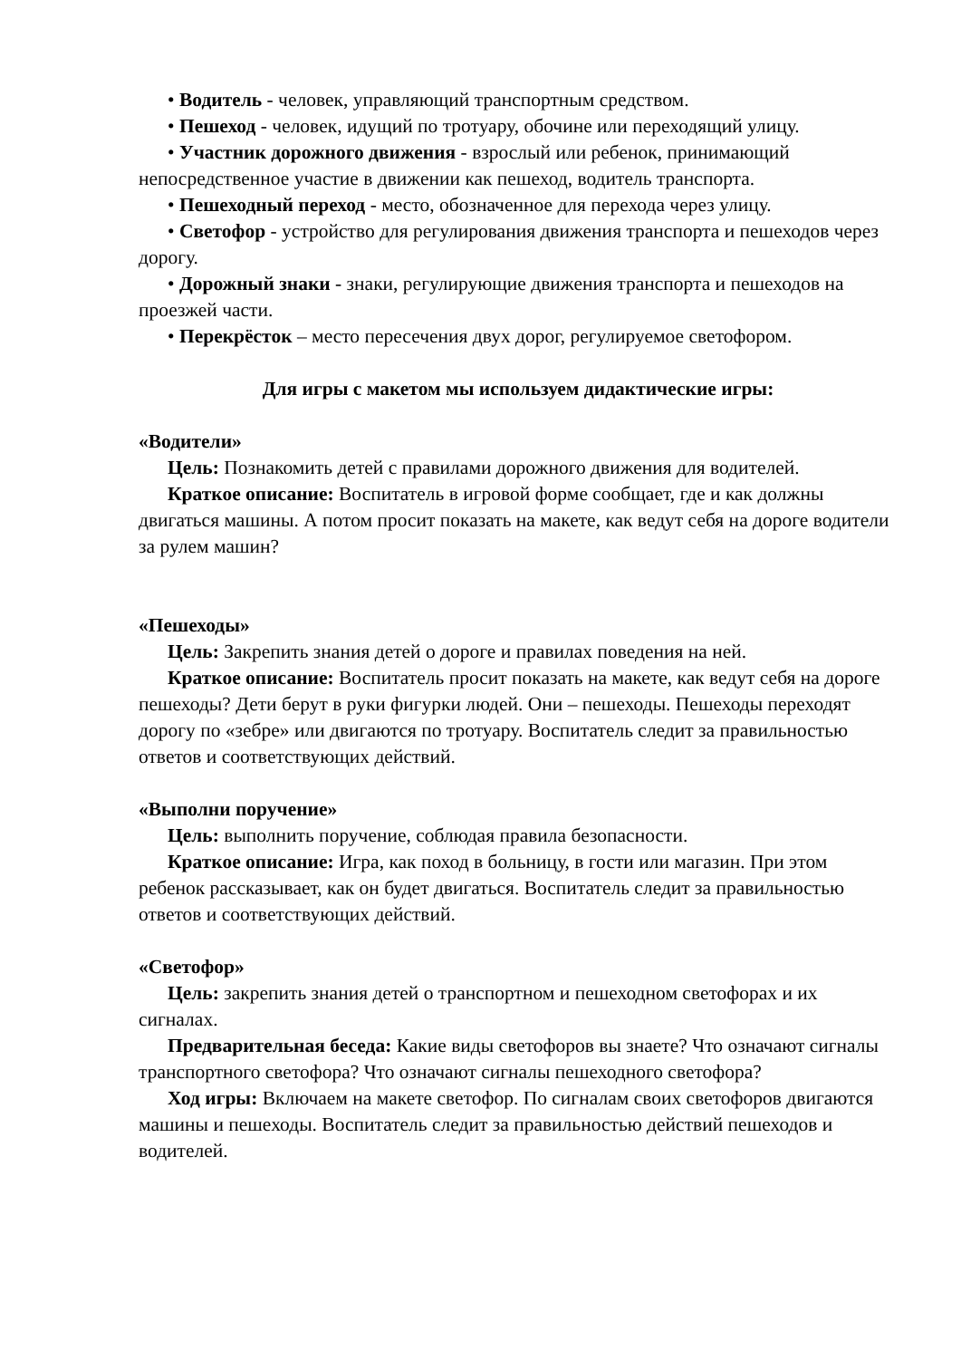• Водитель - человек, управляющий транспортным средством.
• Пешеход - человек, идущий по тротуару, обочине или переходящий улицу.
• Участник дорожного движения - взрослый или ребенок, принимающий непосредственное участие в движении как пешеход, водитель транспорта.
• Пешеходный переход - место, обозначенное для перехода через улицу.
• Светофор - устройство для регулирования движения транспорта и пешеходов через дорогу.
• Дорожный знаки - знаки, регулирующие движения транспорта и пешеходов на проезжей части.
• Перекрёсток – место пересечения двух дорог, регулируемое светофором.
Для игры с макетом мы используем дидактические игры:
«Водители»
Цель: Познакомить детей с правилами дорожного движения для водителей.
Краткое описание: Воспитатель в игровой форме сообщает, где и как должны двигаться машины. А потом просит показать на макете, как ведут себя на дороге водители за рулем машин?
«Пешеходы»
Цель: Закрепить знания детей о дороге и правилах поведения на ней.
Краткое описание: Воспитатель просит показать на макете, как ведут себя на дороге пешеходы? Дети берут в руки фигурки людей. Они – пешеходы. Пешеходы переходят дорогу по «зебре» или двигаются по тротуару. Воспитатель следит за правильностью ответов и соответствующих действий.
«Выполни поручение»
Цель: выполнить поручение, соблюдая правила безопасности.
Краткое описание: Игра, как поход в больницу, в гости или магазин. При этом ребенок рассказывает, как он будет двигаться. Воспитатель следит за правильностью ответов и соответствующих действий.
«Светофор»
Цель: закрепить знания детей о транспортном и пешеходном светофорах и их сигналах.
Предварительная беседа: Какие виды светофоров вы знаете? Что означают сигналы транспортного светофора? Что означают сигналы пешеходного светофора?
Ход игры: Включаем на макете светофор. По сигналам своих светофоров двигаются машины и пешеходы. Воспитатель следит за правильностью действий пешеходов и водителей.